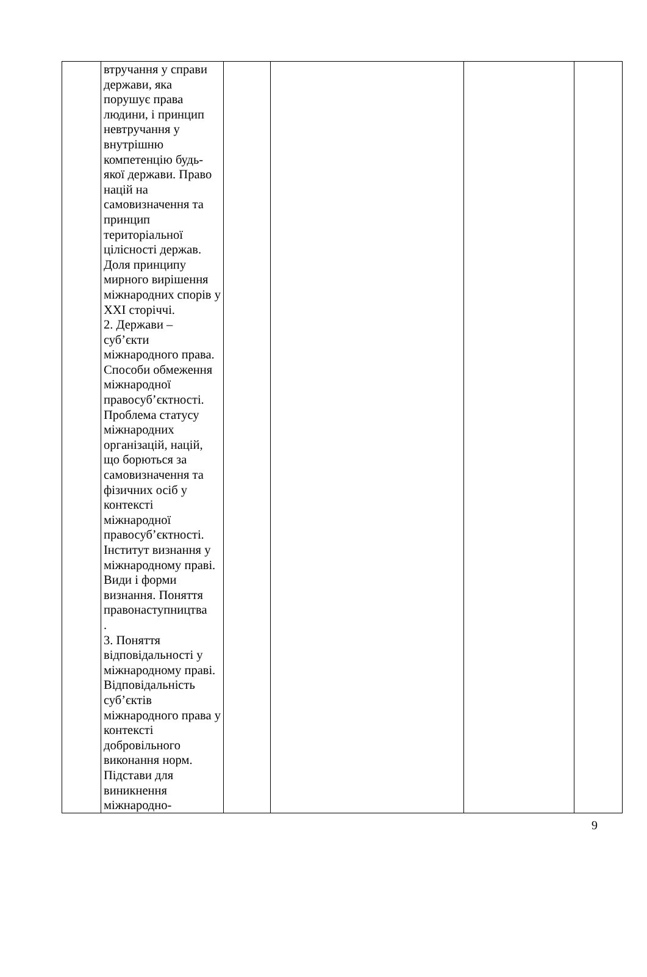| | втручання у справи держави, яка порушує права людини, і принцип невтручання у внутрішню компетенцію будь-якої держави. Право націй на самовизначення та принцип територіальної цілісності держав. Доля принципу мирного вирішення міжнародних спорів у XXI сторіччі. 2. Держави – суб’єкти міжнародного права. Способи обмеження міжнародної правосуб’єктності. Проблема статусу міжнародних організацій, націй, що борються за самовизначення та фізичних осіб у контексті міжнародної правосуб’єктності. Інститут визнання у міжнародному праві. Види і форми визнання. Поняття правонаступництва . 3. Поняття відповідальності у міжнародному праві. Відповідальність суб’єктів міжнародного права у контексті добровільного виконання норм. Підстави для виникнення міжнародно- | | | | |
9